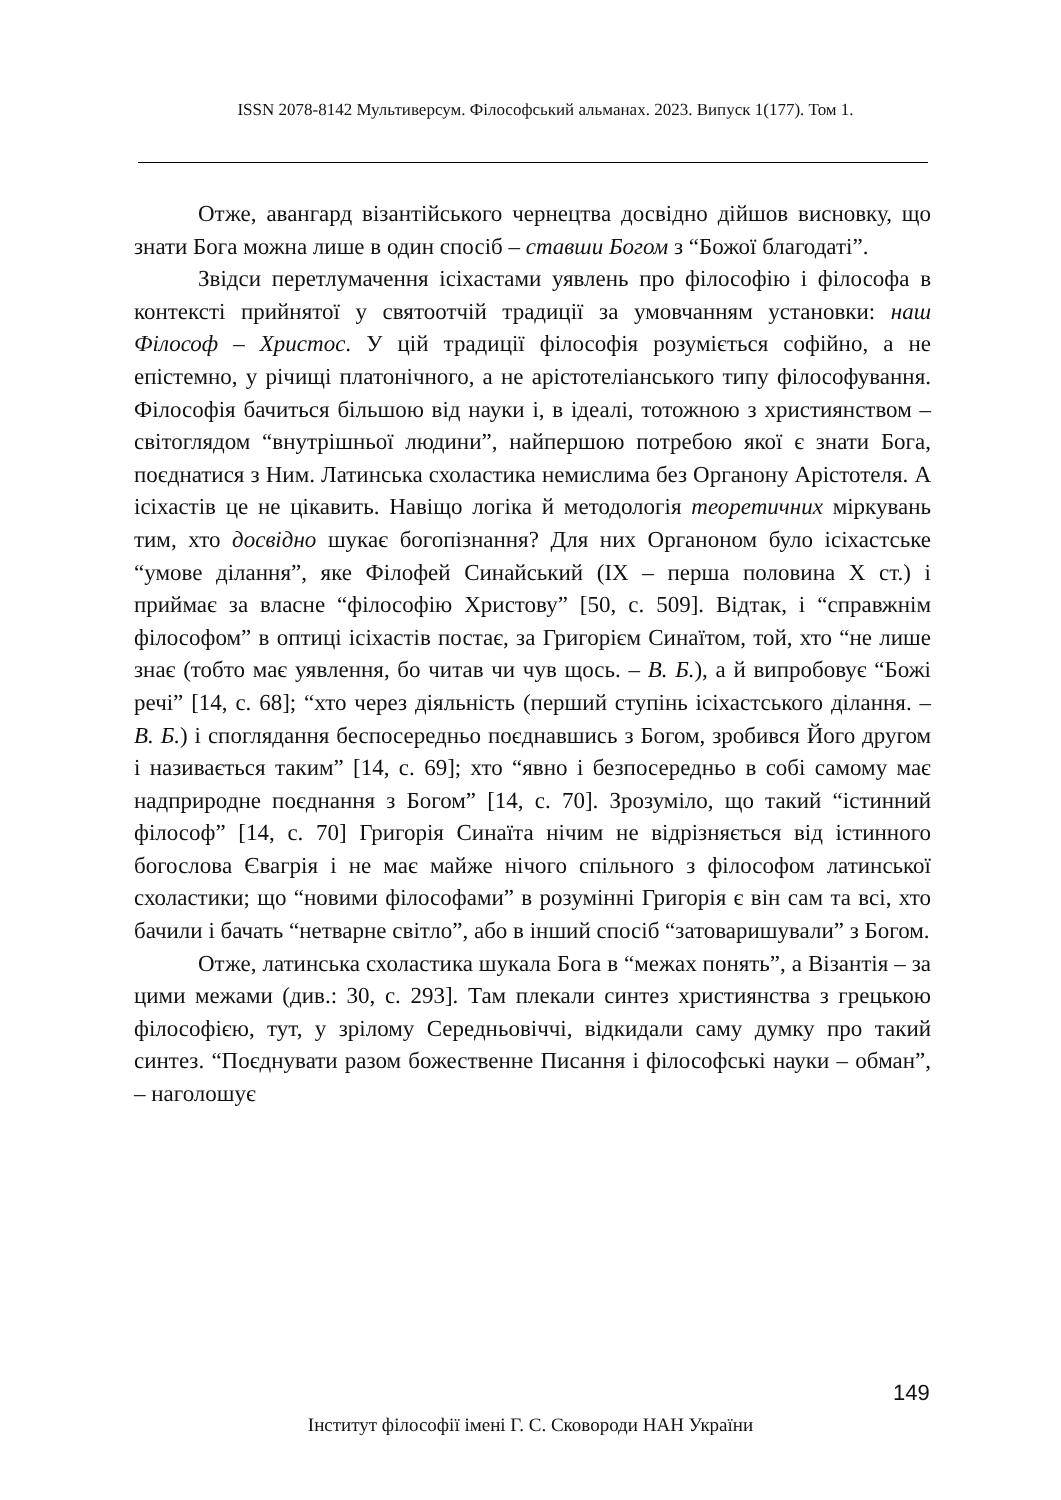ISSN 2078-8142 Мультиверсум. Філософський альманах. 2023. Випуск 1(177). Том 1.
Отже, авангард візантійського чернецтва досвідно дійшов висновку, що знати Бога можна лише в один спосіб – ставши Богом з “Божої благодаті”.
Звідси перетлумачення ісіхастами уявлень про філософію і філософа в контексті прийнятої у святоотчій традиції за умовчанням установки: наш Філософ – Христос. У цій традиції філософія розуміється софійно, а не епістемно, у річищі платонічного, а не арістотеліанського типу філософування. Філософія бачиться більшою від науки і, в ідеалі, тотожною з християнством – світоглядом “внутрішньої людини”, найпершою потребою якої є знати Бога, поєднатися з Ним. Латинська схоластика немислима без Органону Арістотеля. А ісіхастів це не цікавить. Навіщо логіка й методологія теоретичних міркувань тим, хто досвідно шукає богопізнання? Для них Органоном було ісіхастське “умове ділання”, яке Філофей Синайський (IX – перша половина X ст.) і приймає за власне “філософію Христову” [50, с. 509]. Відтак, і “справжнім філософом” в оптиці ісіхастів постає, за Григорієм Синаїтом, той, хто “не лише знає (тобто має уявлення, бо читав чи чув щось. – В. Б.), а й випробовує “Божі речі” [14, с. 68]; “хто через діяльність (перший ступінь ісіхастського ділання. – В. Б.) і споглядання беспосередньо поєднавшись з Богом, зробився Його другом і називається таким” [14, с. 69]; хто “явно і безпосередньо в собі самому має надприродне поєднання з Богом” [14, с. 70]. Зрозуміло, що такий “істинний філософ” [14, с. 70] Григорія Синаїта нічим не відрізняється від істинного богослова Євагрія і не має майже нічого спільного з філософом латинської схоластики; що “новими філософами” в розумінні Григорія є він сам та всі, хто бачили і бачать “нетварне світло”, або в інший спосіб “затоваришували” з Богом.
Отже, латинська схоластика шукала Бога в “межах понять”, а Візантія – за цими межами (див.: 30, с. 293]. Там плекали синтез християнства з грецькою філософією, тут, у зрілому Середньовіччі, відкидали саму думку про такий синтез. “Поєднувати разом божественне Писання і філософські науки – обман”, – наголошує
149
Інститут філософії імені Г. С. Сковороди НАН України